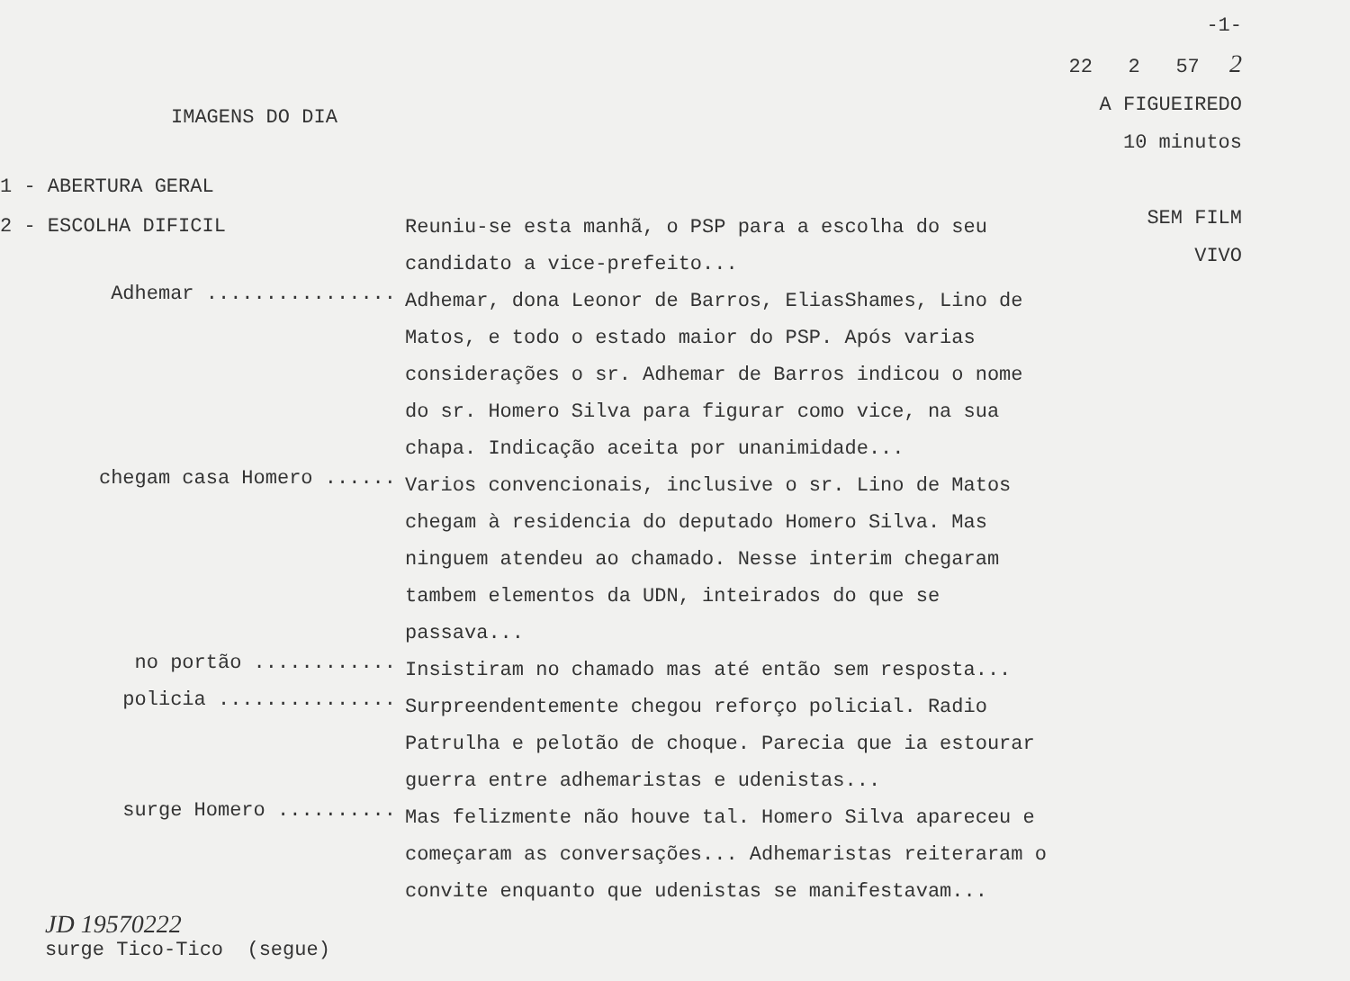IMAGENS DO DIA
-1-
22 2 57 2
A FIGUEIREDO
10 minutos
SEM FILM
VIVO
1 - ABERTURA GERAL
2 - ESCOLHA DIFICIL
Reuniu-se esta manhã, o PSP para a escolha do seu candidato a vice-prefeito...
Adhemar ................
Adhemar, dona Leonor de Barros, EliasShames, Lino de Matos, e todo o estado maior do PSP. Após varias considerações o sr. Adhemar de Barros indicou o nome do sr. Homero Silva para figurar como vice, na sua chapa. Indicação aceita por unanimidade...
chegam casa Homero ......
Varios convencionais, inclusive o sr. Lino de Matos chegam à residencia do deputado Homero Silva. Mas ninguem atendeu ao chamado. Nesse interim chegaram tambem elementos da UDN, inteirados do que se passava...
no portão ............
Insistiram no chamado mas até então sem resposta...
policia ...............
Surpreendentemente chegou reforço policial. Radio Patrulha e pelotão de choque. Parecia que ia estourar guerra entre adhemaristas e udenistas...
surge Homero ..........
Mas felizmente não houve tal. Homero Silva apareceu e começaram as conversações... Adhemaristas reiteraram o convite enquanto que udenistas se manifestavam...
JD 19570222
surge Tico-Tico (segue)